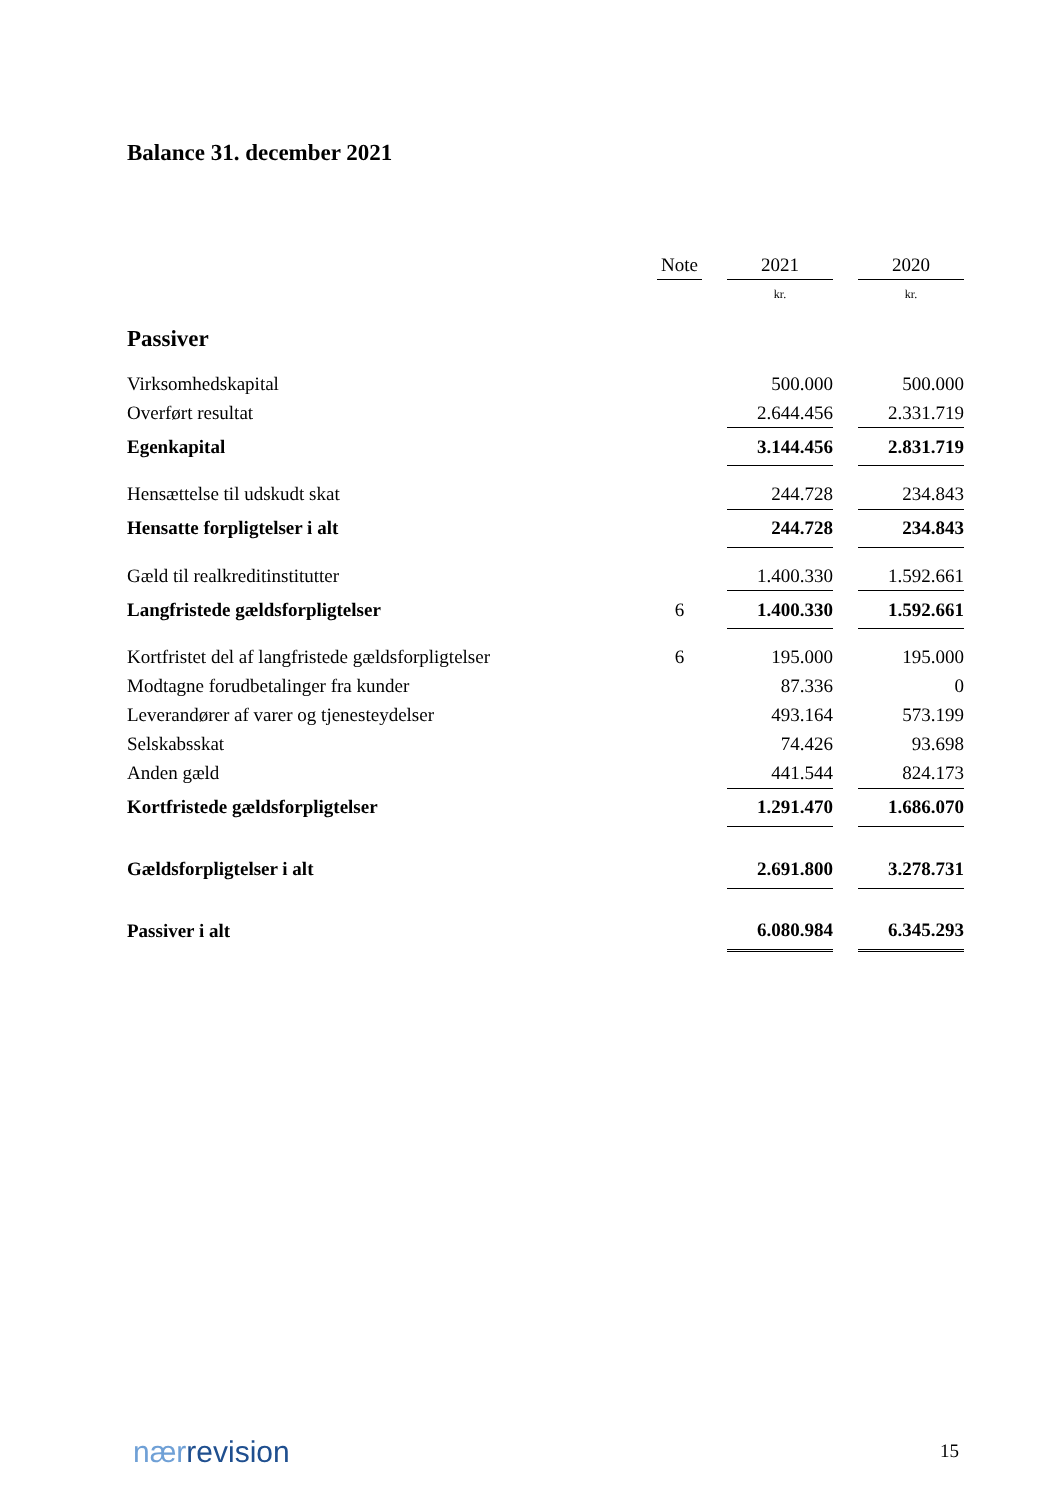Balance 31. december 2021
| | Note | | 2021 | | 2020 |
| | | | kr. | | kr. |
| Passiver | | | | | |
| Virksomhedskapital | | | 500.000 | | 500.000 |
| Overført resultat | | | 2.644.456 | | 2.331.719 |
| Egenkapital | | | 3.144.456 | | 2.831.719 |
| Hensættelse til udskudt skat | | | 244.728 | | 234.843 |
| Hensatte forpligtelser i alt | | | 244.728 | | 234.843 |
| Gæld til realkreditinstitutter | | | 1.400.330 | | 1.592.661 |
| Langfristede gældsforpligtelser | 6 | | 1.400.330 | | 1.592.661 |
| Kortfristet del af langfristede gældsforpligtelser | 6 | | 195.000 | | 195.000 |
| Modtagne forudbetalinger fra kunder | | | 87.336 | | 0 |
| Leverandører af varer og tjenesteydelser | | | 493.164 | | 573.199 |
| Selskabsskat | | | 74.426 | | 93.698 |
| Anden gæld | | | 441.544 | | 824.173 |
| Kortfristede gældsforpligtelser | | | 1.291.470 | | 1.686.070 |
| Gældsforpligtelser i alt | | | 2.691.800 | | 3.278.731 |
| Passiver i alt | | | 6.080.984 | | 6.345.293 |
nærrevision 15